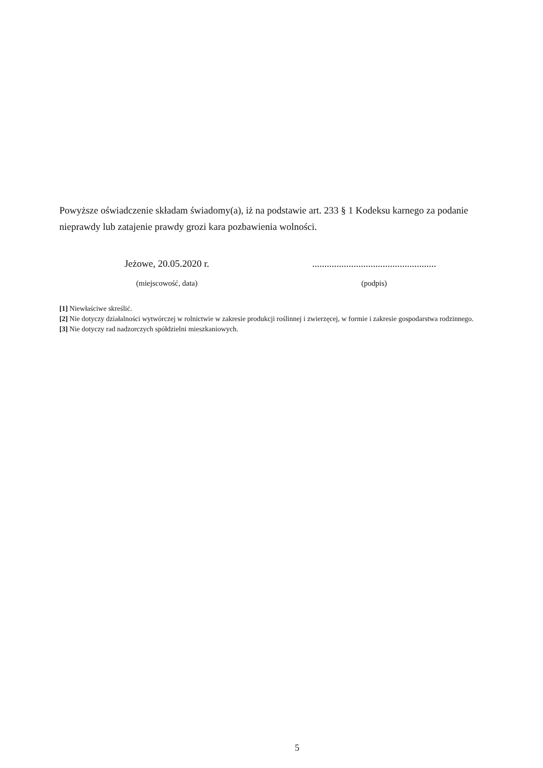Powyższe oświadczenie składam świadomy(a), iż na podstawie art. 233 § 1 Kodeksu karnego za podanie nieprawdy lub zatajenie prawdy grozi kara pozbawienia wolności.
Jeżowe, 20.05.2020 r.
(miejscowość, data)
...................................................
(podpis)
[1] Niewłaściwe skreślić.
[2] Nie dotyczy działalności wytwórczej w rolnictwie w zakresie produkcji roślinnej i zwierzęcej, w formie i zakresie gospodarstwa rodzinnego.
[3] Nie dotyczy rad nadzorczych spółdzielni mieszkaniowych.
5